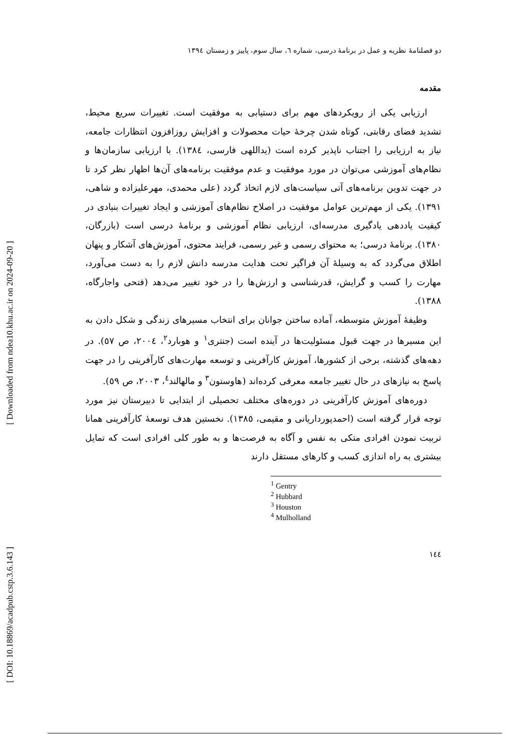[ Downloaded from ndea10.khu.ac.ir on 2024-09-20 ]
[ DOI: 10.18869/acadpub.cstp.3.6.143 ]
دو فصلنامهٔ نظریه و عمل در برنامهٔ درسی، شماره ٦، سال سوم، پاییز و زمستان ١٣٩٤
مقدمه
ارزیابی یکی از رویکردهای مهم برای دستیابی به موفقیت است. تغییرات سریع محیط، تشدید فضای رقابتی، کوتاه شدن چرخهٔ حیات محصولات و افزایش روزافزون انتظارات جامعه، نیاز به ارزیابی را اجتناب ناپذیر کرده است (یداللهی فارسی، ١٣٨٤). با ارزیابی سازمان‌ها و نظام‌های آموزشی می‌توان در مورد موفقیت و عدم موفقیت برنامه‌های آن‌ها اظهار نظر کرد تا در جهت تدوین برنامه‌های آتی سیاست‌های لازم اتخاذ گردد (علی محمدی، مهرعلیزاده و شاهی، ١٣٩١). یکی از مهم‌ترین عوامل موفقیت در اصلاح نظام‌های آموزشی و ایجاد تغییرات بنیادی در کیفیت یاددهی یادگیری مدرسه‌ای، ارزیابی نظام آموزشی و برنامهٔ درسی است (بازرگان، ١٣٨٠). برنامهٔ درسی؛ به محتوای رسمی و غیر رسمی، فرایند محتوی، آموزش‌های آشکار و پنهان اطلاق می‌گردد که به وسیلهٔ آن فراگیر تحت هدایت مدرسه دانش لازم را به دست می‌آورد، مهارت را کسب و گرایش، قدرشناسی و ارزش‌ها را در خود تغییر می‌دهد (فتحی واجارگاه، ١٣٨٨).
وظیفهٔ آموزش متوسطه، آماده ساختن جوانان برای انتخاب مسیرهای زندگی و شکل دادن به این مسیرها در جهت قبول مسئولیت‌ها در آینده است (جنتری<sup>١</sup> و هوبارد<sup>٢</sup>، ٢٠٠٤، ص ٥٧). در دهه‌های گذشته، برخی از کشورها، آموزش کارآفرینی و توسعه مهارت‌های کارآفرینی را در جهت پاسخ به نیازهای در حال تغییر جامعه معرفی کرده‌اند (هاوستون<sup>٣</sup> و مالهالند<sup>٤</sup>، ٢٠٠٣، ص ٥٩).
دوره‌های آموزش کارآفرینی در دوره‌های مختلف تحصیلی از ابتدایی تا دبیرستان نیز مورد توجه قرار گرفته است (احمدپورداریانی و مقیمی، ١٣٨٥). نخستین هدف توسعهٔ کارآفرینی همانا تربیت نمودن افرادی متکی به نفس و آگاه به فرصت‌ها و به طور کلی افرادی است که تمایل بیشتری به راه اندازی کسب و کارهای مستقل دارند
<sup>1</sup> Gentry
<sup>2</sup> Hubbard
<sup>3</sup> Houston
<sup>4</sup> Mulholland
١٤٤